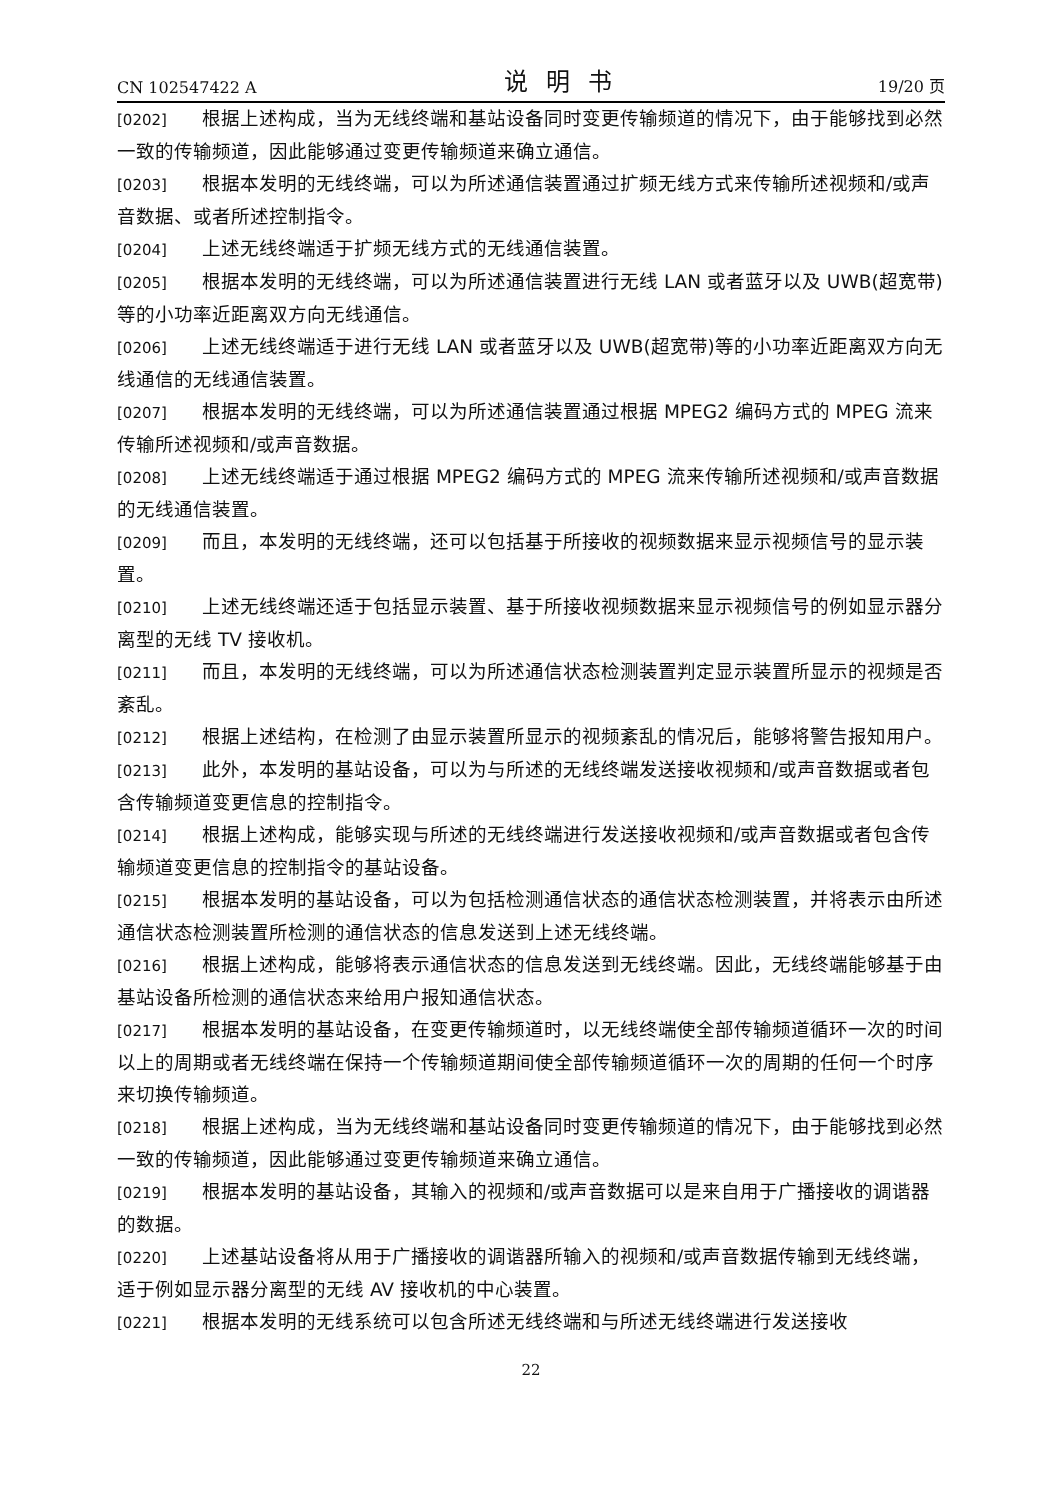CN 102547422 A 说明书 19/20 页
[0202] 根据上述构成，当为无线终端和基站设备同时变更传输频道的情况下，由于能够找到必然一致的传输频道，因此能够通过变更传输频道来确立通信。
[0203] 根据本发明的无线终端，可以为所述通信装置通过扩频无线方式来传输所述视频和/或声音数据、或者所述控制指令。
[0204] 上述无线终端适于扩频无线方式的无线通信装置。
[0205] 根据本发明的无线终端，可以为所述通信装置进行无线 LAN 或者蓝牙以及 UWB(超宽带)等的小功率近距离双方向无线通信。
[0206] 上述无线终端适于进行无线 LAN 或者蓝牙以及 UWB(超宽带)等的小功率近距离双方向无线通信的无线通信装置。
[0207] 根据本发明的无线终端，可以为所述通信装置通过根据 MPEG2 编码方式的 MPEG 流来传输所述视频和/或声音数据。
[0208] 上述无线终端适于通过根据 MPEG2 编码方式的 MPEG 流来传输所述视频和/或声音数据的无线通信装置。
[0209] 而且，本发明的无线终端，还可以包括基于所接收的视频数据来显示视频信号的显示装置。
[0210] 上述无线终端还适于包括显示装置、基于所接收视频数据来显示视频信号的例如显示器分离型的无线 TV 接收机。
[0211] 而且，本发明的无线终端，可以为所述通信状态检测装置判定显示装置所显示的视频是否紊乱。
[0212] 根据上述结构，在检测了由显示装置所显示的视频紊乱的情况后，能够将警告报知用户。
[0213] 此外，本发明的基站设备，可以为与所述的无线终端发送接收视频和/或声音数据或者包含传输频道变更信息的控制指令。
[0214] 根据上述构成，能够实现与所述的无线终端进行发送接收视频和/或声音数据或者包含传输频道变更信息的控制指令的基站设备。
[0215] 根据本发明的基站设备，可以为包括检测通信状态的通信状态检测装置，并将表示由所述通信状态检测装置所检测的通信状态的信息发送到上述无线终端。
[0216] 根据上述构成，能够将表示通信状态的信息发送到无线终端。因此，无线终端能够基于由基站设备所检测的通信状态来给用户报知通信状态。
[0217] 根据本发明的基站设备，在变更传输频道时，以无线终端使全部传输频道循环一次的时间以上的周期或者无线终端在保持一个传输频道期间使全部传输频道循环一次的周期的任何一个时序来切换传输频道。
[0218] 根据上述构成，当为无线终端和基站设备同时变更传输频道的情况下，由于能够找到必然一致的传输频道，因此能够通过变更传输频道来确立通信。
[0219] 根据本发明的基站设备，其输入的视频和/或声音数据可以是来自用于广播接收的调谐器的数据。
[0220] 上述基站设备将从用于广播接收的调谐器所输入的视频和/或声音数据传输到无线终端，适于例如显示器分离型的无线 AV 接收机的中心装置。
[0221] 根据本发明的无线系统可以包含所述无线终端和与所述无线终端进行发送接收
22